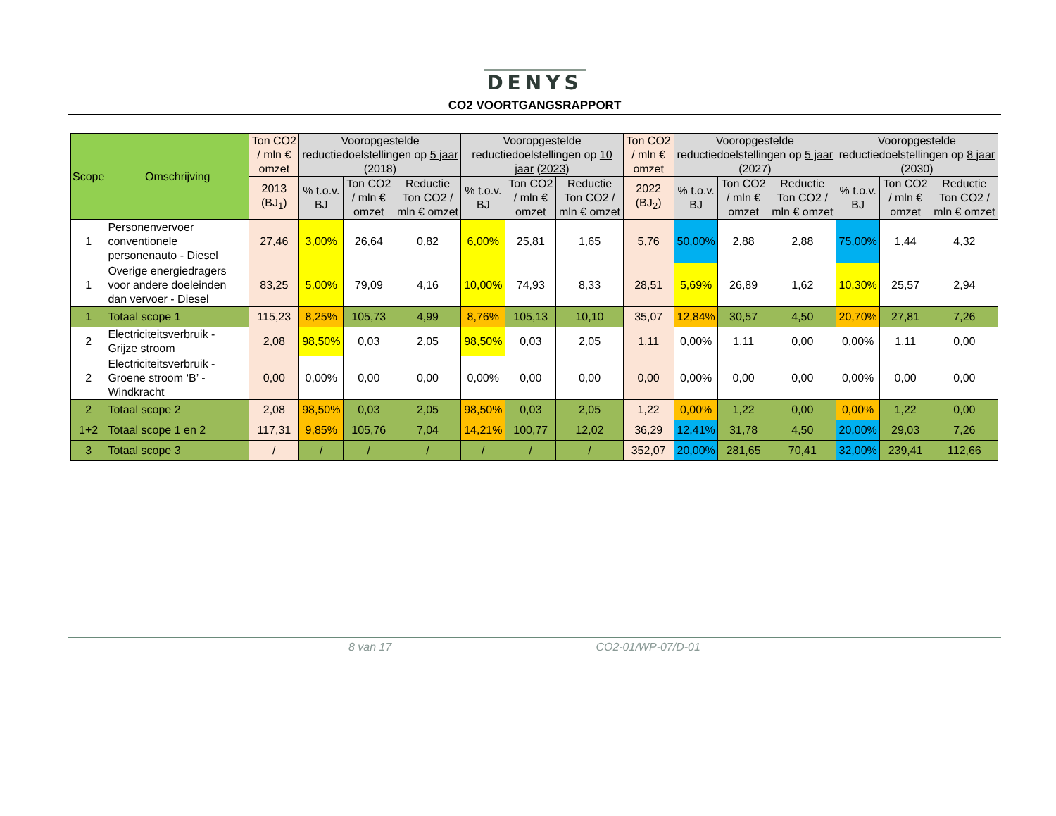DENYS
CO2 VOORTGANGSRAPPORT
| Scope | Omschrijving | Ton CO2 / mln € omzet | Vooropgestelde reductiedoelstellingen op 5 jaar (2018) | | | Vooropgestelde reductiedoelstellingen op 10 jaar ( 2023 ) | | | Ton CO2 / mln € omzet | Vooropgestelde reductiedoelstellingen op 5 jaar (2027) | | | Vooropgestelde reductiedoelstellingen op 8 jaar (2030) | | |
| --- | --- | --- | --- | --- | --- | --- | --- | --- | --- | --- | --- | --- | --- | --- | --- |
| | | 2013 (BJ<sub>1</sub>) | % t.o.v. BJ | Ton CO2 / mln € omzet | Reductie Ton CO2 / mln € omzet | % t.o.v. BJ | Ton CO2 / mln € omzet | Reductie Ton CO2 / mln € omzet | 2022 (BJ<sub>2</sub>) | % t.o.v. BJ | Ton CO2 / mln € omzet | Reductie Ton CO2 / mln € omzet | % t.o.v. BJ | Ton CO2 / mln € omzet | Reductie Ton CO2 / mln € omzet |
| 1 | Personenvervoer conventionele personenauto - Diesel | 27,46 | 3,00% | 26,64 | 0,82 | 6,00% | 25,81 | 1,65 | 5,76 | 50,00% | 2,88 | 2,88 | 75,00% | 1,44 | 4,32 |
| 1 | Overige energiedragers voor andere doeleinden dan vervoer - Diesel | 83,25 | 5,00% | 79,09 | 4,16 | 10,00% | 74,93 | 8,33 | 28,51 | 5,69% | 26,89 | 1,62 | 10,30% | 25,57 | 2,94 |
| 1 | Totaal scope 1 | 115,23 | 8,25% | 105,73 | 4,99 | 8,76% | 105,13 | 10,10 | 35,07 | 12,84% | 30,57 | 4,50 | 20,70% | 27,81 | 7,26 |
| 2 | Electriciteitsverbruik - Grijze stroom | 2,08 | 98,50% | 0,03 | 2,05 | 98,50% | 0,03 | 2,05 | 1,11 | 0,00% | 1,11 | 0,00 | 0,00% | 1,11 | 0,00 |
| 2 | Electriciteitsverbruik - Groene stroom ‘B’ - Windkracht | 0,00 | 0,00% | 0,00 | 0,00 | 0,00% | 0,00 | 0,00 | 0,00 | 0,00% | 0,00 | 0,00 | 0,00% | 0,00 | 0,00 |
| 2 | Totaal scope 2 | 2,08 | 98,50% | 0,03 | 2,05 | 98,50% | 0,03 | 2,05 | 1,22 | 0,00% | 1,22 | 0,00 | 0,00% | 1,22 | 0,00 |
| 1+2 | Totaal scope 1 en 2 | 117,31 | 9,85% | 105,76 | 7,04 | 14,21% | 100,77 | 12,02 | 36,29 | 12,41% | 31,78 | 4,50 | 20,00% | 29,03 | 7,26 |
| 3 | Totaal scope 3 | / | / | / | / | / | / | / | 352,07 | 20,00% | 281,65 | 70,41 | 32,00% | 239,41 | 112,66 |
8 van 17 CO2-01/WP-07/D-01